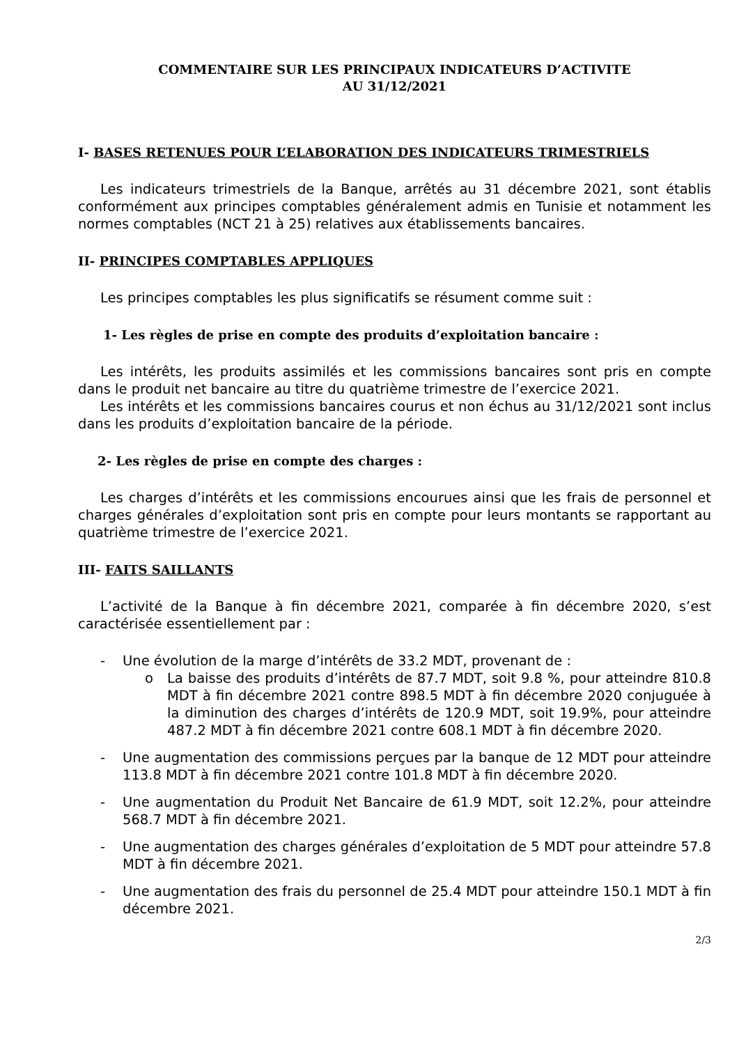COMMENTAIRE SUR LES PRINCIPAUX INDICATEURS D’ACTIVITE
AU 31/12/2021
I- BASES RETENUES POUR L’ELABORATION DES INDICATEURS TRIMESTRIELS
Les indicateurs trimestriels de la Banque, arrêtés au 31 décembre 2021, sont établis conformément aux principes comptables généralement admis en Tunisie et notamment les normes comptables (NCT 21 à 25) relatives aux établissements bancaires.
II- PRINCIPES COMPTABLES APPLIQUES
Les principes comptables les plus significatifs se résument comme suit :
1- Les règles de prise en compte des produits d’exploitation bancaire :
Les intérêts, les produits assimilés et les commissions bancaires sont pris en compte dans le produit net bancaire au titre du quatrième trimestre de l’exercice 2021.
Les intérêts et les commissions bancaires courus et non échus au 31/12/2021 sont inclus dans les produits d’exploitation bancaire de la période.
2- Les règles de prise en compte des charges :
Les charges d’intérêts et les commissions encourues ainsi que les frais de personnel et charges générales d’exploitation sont pris en compte pour leurs montants se rapportant au quatrième trimestre de l’exercice 2021.
III- FAITS SAILLANTS
L’activité de la Banque à fin décembre 2021, comparée à fin décembre 2020, s’est caractérisée essentiellement par :
- Une évolution de la marge d’intérêts de 33.2 MDT, provenant de :
o La baisse des produits d’intérêts de 87.7 MDT, soit 9.8 %, pour atteindre 810.8 MDT à fin décembre 2021 contre 898.5 MDT à fin décembre 2020 conjuguée à la diminution des charges d’intérêts de 120.9 MDT, soit 19.9%, pour atteindre 487.2 MDT à fin décembre 2021 contre 608.1 MDT à fin décembre 2020.
- Une augmentation des commissions perçues par la banque de 12 MDT pour atteindre 113.8 MDT à fin décembre 2021 contre 101.8 MDT à fin décembre 2020.
- Une augmentation du Produit Net Bancaire de 61.9 MDT, soit 12.2%, pour atteindre 568.7 MDT à fin décembre 2021.
- Une augmentation des charges générales d’exploitation de 5 MDT pour atteindre 57.8 MDT à fin décembre 2021.
- Une augmentation des frais du personnel de 25.4 MDT pour atteindre 150.1 MDT à fin décembre 2021.
2/3